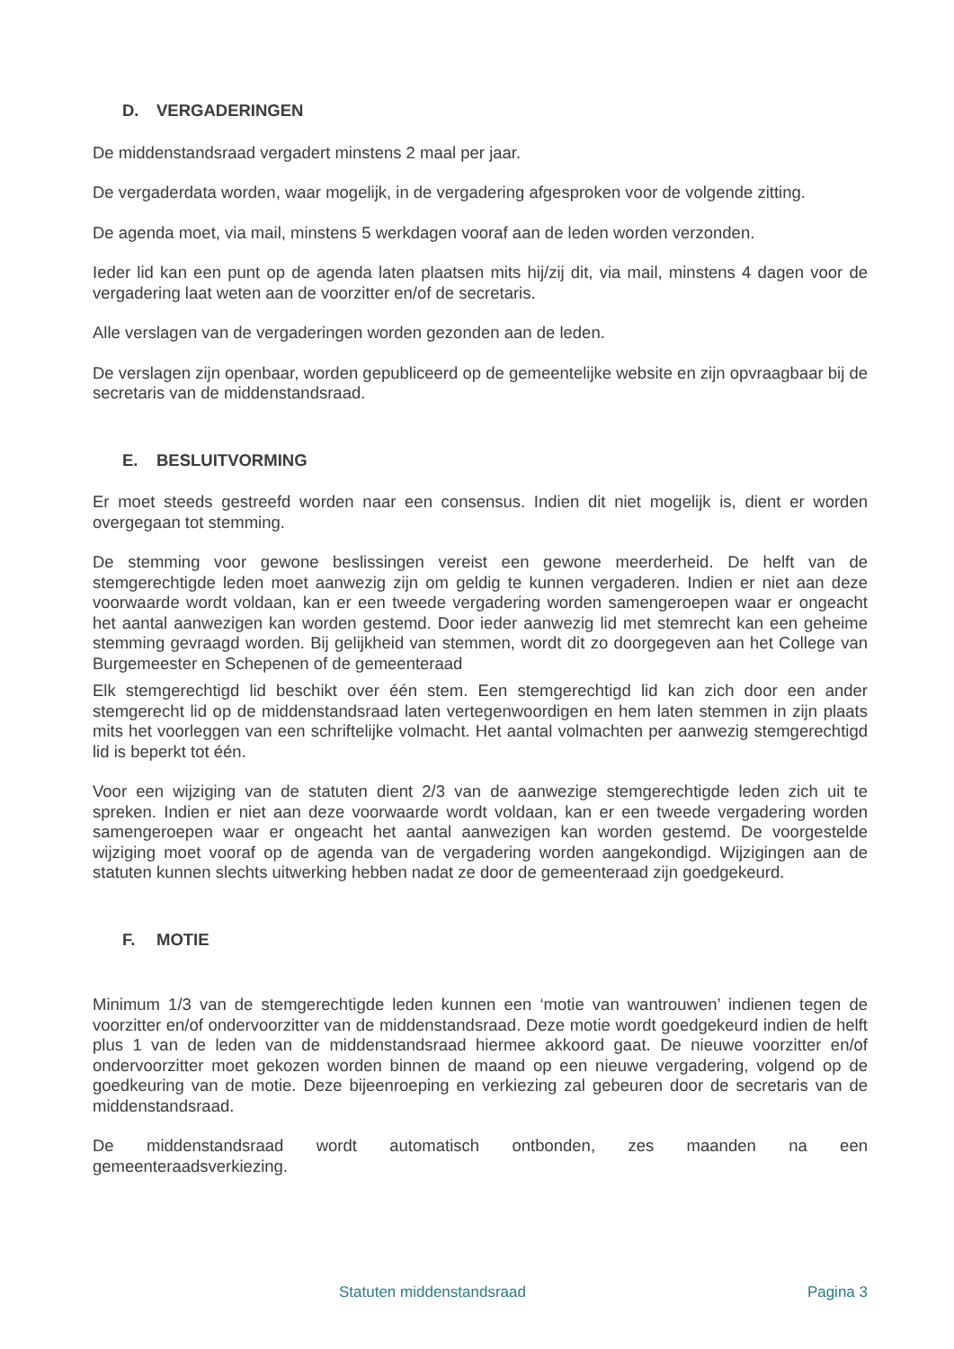D. VERGADERINGEN
De middenstandsraad vergadert minstens 2 maal per jaar.
De vergaderdata worden, waar mogelijk, in de vergadering afgesproken voor de volgende zitting.
De agenda moet, via mail, minstens 5 werkdagen vooraf aan de leden worden verzonden.
Ieder lid kan een punt op de agenda laten plaatsen mits hij/zij dit, via mail, minstens 4 dagen voor de vergadering laat weten aan de voorzitter en/of de secretaris.
Alle verslagen van de vergaderingen worden gezonden aan de leden.
De verslagen zijn openbaar, worden gepubliceerd op de gemeentelijke website en zijn opvraagbaar bij de secretaris van de middenstandsraad.
E. BESLUITVORMING
Er moet steeds gestreefd worden naar een consensus. Indien dit niet mogelijk is, dient er worden overgegaan tot stemming.
De stemming voor gewone beslissingen vereist een gewone meerderheid. De helft van de stemgerechtigde leden moet aanwezig zijn om geldig te kunnen vergaderen. Indien er niet aan deze voorwaarde wordt voldaan, kan er een tweede vergadering worden samengeroepen waar er ongeacht het aantal aanwezigen kan worden gestemd. Door ieder aanwezig lid met stemrecht kan een geheime stemming gevraagd worden. Bij gelijkheid van stemmen, wordt dit zo doorgegeven aan het College van Burgemeester en Schepenen of de gemeenteraad
Elk stemgerechtigd lid beschikt over één stem. Een stemgerechtigd lid kan zich door een ander stemgerecht lid op de middenstandsraad laten vertegenwoordigen en hem laten stemmen in zijn plaats mits het voorleggen van een schriftelijke volmacht. Het aantal volmachten per aanwezig stemgerechtigd lid is beperkt tot één.
Voor een wijziging van de statuten dient 2/3 van de aanwezige stemgerechtigde leden zich uit te spreken. Indien er niet aan deze voorwaarde wordt voldaan, kan er een tweede vergadering worden samengeroepen waar er ongeacht het aantal aanwezigen kan worden gestemd. De voorgestelde wijziging moet vooraf op de agenda van de vergadering worden aangekondigd. Wijzigingen aan de statuten kunnen slechts uitwerking hebben nadat ze door de gemeenteraad zijn goedgekeurd.
F. MOTIE
Minimum 1/3 van de stemgerechtigde leden kunnen een ‘motie van wantrouwen’ indienen tegen de voorzitter en/of ondervoorzitter van de middenstandsraad. Deze motie wordt goedgekeurd indien de helft plus 1 van de leden van de middenstandsraad hiermee akkoord gaat. De nieuwe voorzitter en/of ondervoorzitter moet gekozen worden binnen de maand op een nieuwe vergadering, volgend op de goedkeuring van de motie. Deze bijeenroeping en verkiezing zal gebeuren door de secretaris van de middenstandsraad.
De middenstandsraad wordt automatisch ontbonden, zes maanden na een gemeenteraadsverkiezing.
Statuten middenstandsraad Pagina 3